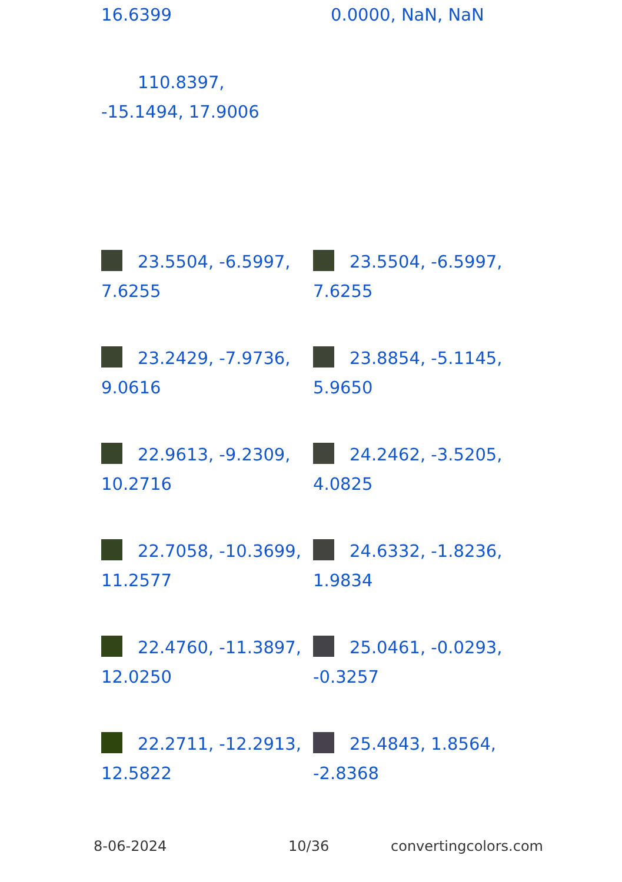16.6399 0.0000, NaN, NaN
110.8397,
-15.1494, 17.9006
23.5504, -6.5997,
7.6255
23.5504, -6.5997,
7.6255
23.2429, -7.9736,
9.0616
23.8854, -5.1145,
5.9650
22.9613, -9.2309,
10.2716
24.2462, -3.5205,
4.0825
22.7058, -10.3699,
11.2577
24.6332, -1.8236,
1.9834
22.4760, -11.3897,
12.0250
25.0461, -0.0293,
-0.3257
22.2711, -12.2913,
12.5822
25.4843, 1.8564,
-2.8368
8-06-2024 10/36 convertingcolors.com